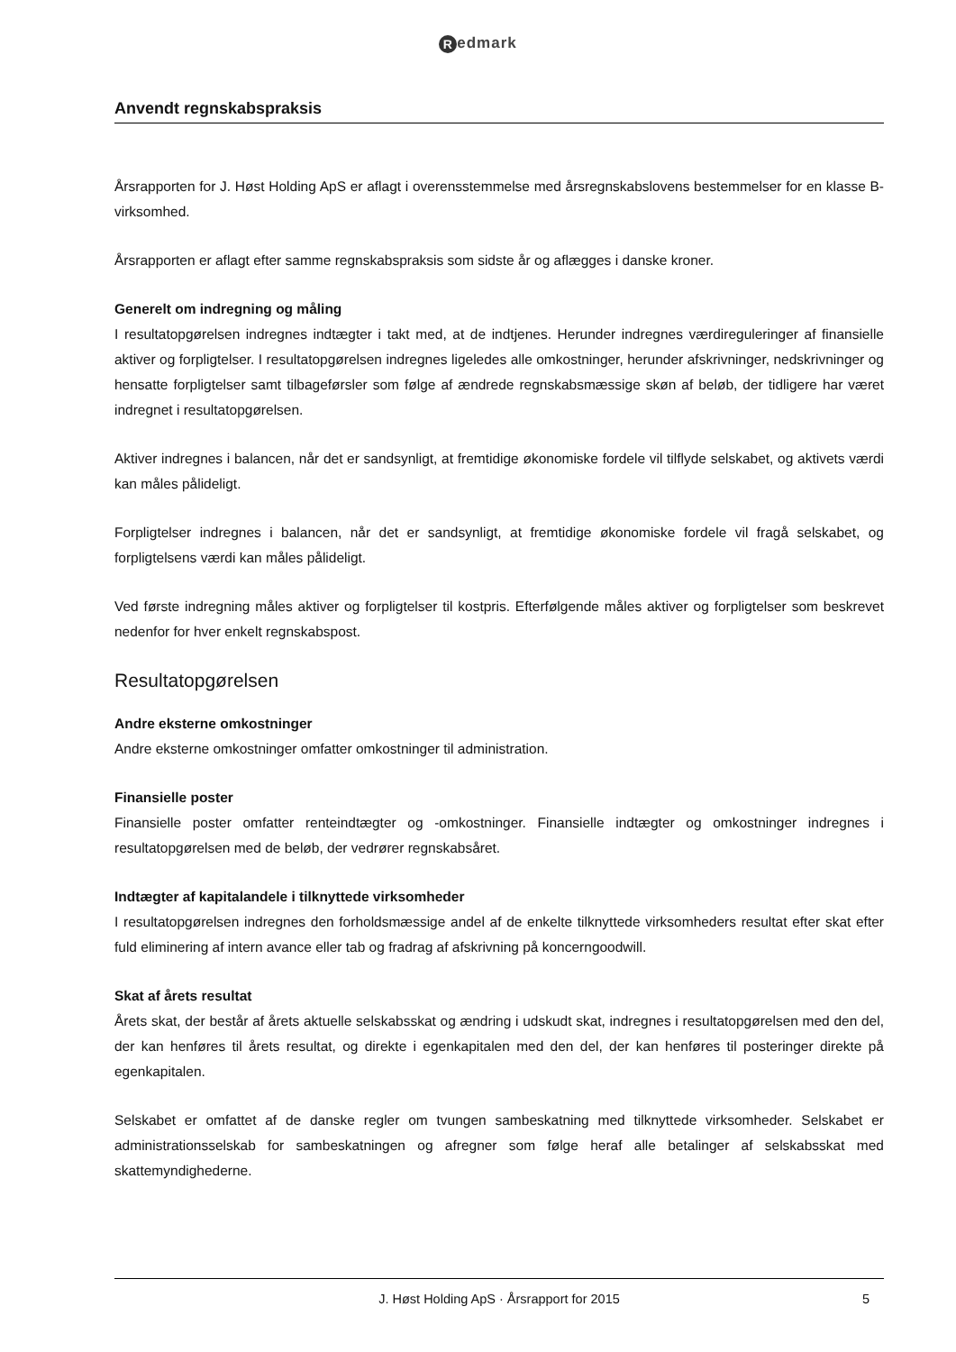Redmark
Anvendt regnskabspraksis
Årsrapporten for J. Høst Holding ApS er aflagt i overensstemmelse med årsregnskabslovens bestemmelser for en klasse B-virksomhed.
Årsrapporten er aflagt efter samme regnskabspraksis som sidste år og aflægges i danske kroner.
Generelt om indregning og måling
I resultatopgørelsen indregnes indtægter i takt med, at de indtjenes. Herunder indregnes værdireguleringer af finansielle aktiver og forpligtelser. I resultatopgørelsen indregnes ligeledes alle omkostninger, herunder afskrivninger, nedskrivninger og hensatte forpligtelser samt tilbageførsler som følge af ændrede regnskabsmæssige skøn af beløb, der tidligere har været indregnet i resultatopgørelsen.
Aktiver indregnes i balancen, når det er sandsynligt, at fremtidige økonomiske fordele vil tilflyde selskabet, og aktivets værdi kan måles pålideligt.
Forpligtelser indregnes i balancen, når det er sandsynligt, at fremtidige økonomiske fordele vil fragå selskabet, og forpligtelsens værdi kan måles pålideligt.
Ved første indregning måles aktiver og forpligtelser til kostpris. Efterfølgende måles aktiver og forpligtelser som beskrevet nedenfor for hver enkelt regnskabspost.
Resultatopgørelsen
Andre eksterne omkostninger
Andre eksterne omkostninger omfatter omkostninger til administration.
Finansielle poster
Finansielle poster omfatter renteindtægter og -omkostninger. Finansielle indtægter og omkostninger indregnes i resultatopgørelsen med de beløb, der vedrører regnskabsåret.
Indtægter af kapitalandele i tilknyttede virksomheder
I resultatopgørelsen indregnes den forholdsmæssige andel af de enkelte tilknyttede virksomheders resultat efter skat efter fuld eliminering af intern avance eller tab og fradrag af afskrivning på koncerngoodwill.
Skat af årets resultat
Årets skat, der består af årets aktuelle selskabsskat og ændring i udskudt skat, indregnes i resultatopgørelsen med den del, der kan henføres til årets resultat, og direkte i egenkapitalen med den del, der kan henføres til posteringer direkte på egenkapitalen.
Selskabet er omfattet af de danske regler om tvungen sambeskatning med tilknyttede virksomheder. Selskabet er administrationsselskab for sambeskatningen og afregner som følge heraf alle betalinger af selskabsskat med skattemyndighederne.
J. Høst Holding ApS · Årsrapport for 2015 5